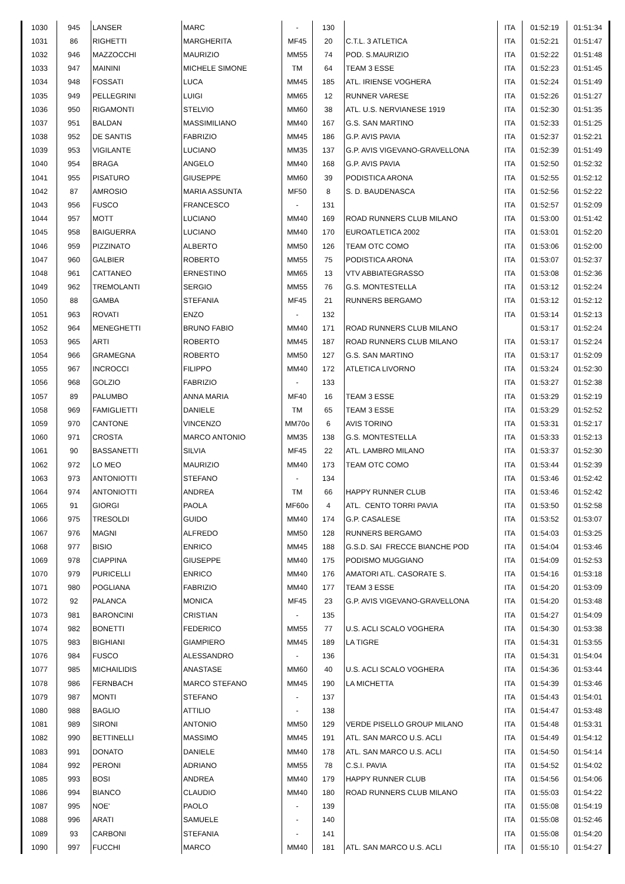| 1030 | 945 | LANSER | MARC | - | 130 | | ITA | 01:52:19 | 01:51:34 |
| 1031 | 86 | RIGHETTI | MARGHERITA | MF45 | 20 | C.T.L. 3 ATLETICA | ITA | 01:52:21 | 01:51:47 |
| 1032 | 946 | MAZZOCCHI | MAURIZIO | MM55 | 74 | POD. S.MAURIZIO | ITA | 01:52:22 | 01:51:48 |
| 1033 | 947 | MAININI | MICHELE SIMONE | TM | 64 | TEAM 3 ESSE | ITA | 01:52:23 | 01:51:45 |
| 1034 | 948 | FOSSATI | LUCA | MM45 | 185 | ATL. IRIENSE VOGHERA | ITA | 01:52:24 | 01:51:49 |
| 1035 | 949 | PELLEGRINI | LUIGI | MM65 | 12 | RUNNER VARESE | ITA | 01:52:26 | 01:51:27 |
| 1036 | 950 | RIGAMONTI | STELVIO | MM60 | 38 | ATL. U.S. NERVIANESE 1919 | ITA | 01:52:30 | 01:51:35 |
| 1037 | 951 | BALDAN | MASSIMILIANO | MM40 | 167 | G.S. SAN MARTINO | ITA | 01:52:33 | 01:51:25 |
| 1038 | 952 | DE SANTIS | FABRIZIO | MM45 | 186 | G.P. AVIS PAVIA | ITA | 01:52:37 | 01:52:21 |
| 1039 | 953 | VIGILANTE | LUCIANO | MM35 | 137 | G.P. AVIS VIGEVANO-GRAVELLONA | ITA | 01:52:39 | 01:51:49 |
| 1040 | 954 | BRAGA | ANGELO | MM40 | 168 | G.P. AVIS PAVIA | ITA | 01:52:50 | 01:52:32 |
| 1041 | 955 | PISATURO | GIUSEPPE | MM60 | 39 | PODISTICA ARONA | ITA | 01:52:55 | 01:52:12 |
| 1042 | 87 | AMROSIO | MARIA ASSUNTA | MF50 | 8 | S. D. BAUDENASCA | ITA | 01:52:56 | 01:52:22 |
| 1043 | 956 | FUSCO | FRANCESCO | - | 131 | | ITA | 01:52:57 | 01:52:09 |
| 1044 | 957 | MOTT | LUCIANO | MM40 | 169 | ROAD RUNNERS CLUB MILANO | ITA | 01:53:00 | 01:51:42 |
| 1045 | 958 | BAIGUERRA | LUCIANO | MM40 | 170 | EUROATLETICA 2002 | ITA | 01:53:01 | 01:52:20 |
| 1046 | 959 | PIZZINATO | ALBERTO | MM50 | 126 | TEAM OTC COMO | ITA | 01:53:06 | 01:52:00 |
| 1047 | 960 | GALBIER | ROBERTO | MM55 | 75 | PODISTICA ARONA | ITA | 01:53:07 | 01:52:37 |
| 1048 | 961 | CATTANEO | ERNESTINO | MM65 | 13 | VTV ABBIATEGRASSO | ITA | 01:53:08 | 01:52:36 |
| 1049 | 962 | TREMOLANTI | SERGIO | MM55 | 76 | G.S. MONTESTELLA | ITA | 01:53:12 | 01:52:24 |
| 1050 | 88 | GAMBA | STEFANIA | MF45 | 21 | RUNNERS BERGAMO | ITA | 01:53:12 | 01:52:12 |
| 1051 | 963 | ROVATI | ENZO | - | 132 | | ITA | 01:53:14 | 01:52:13 |
| 1052 | 964 | MENEGHETTI | BRUNO FABIO | MM40 | 171 | ROAD RUNNERS CLUB MILANO | | 01:53:17 | 01:52:24 |
| 1053 | 965 | ARTI | ROBERTO | MM45 | 187 | ROAD RUNNERS CLUB MILANO | ITA | 01:53:17 | 01:52:24 |
| 1054 | 966 | GRAMEGNA | ROBERTO | MM50 | 127 | G.S. SAN MARTINO | ITA | 01:53:17 | 01:52:09 |
| 1055 | 967 | INCROCCI | FILIPPO | MM40 | 172 | ATLETICA LIVORNO | ITA | 01:53:24 | 01:52:30 |
| 1056 | 968 | GOLZIO | FABRIZIO | - | 133 | | ITA | 01:53:27 | 01:52:38 |
| 1057 | 89 | PALUMBO | ANNA MARIA | MF40 | 16 | TEAM 3 ESSE | ITA | 01:53:29 | 01:52:19 |
| 1058 | 969 | FAMIGLIETTI | DANIELE | TM | 65 | TEAM 3 ESSE | ITA | 01:53:29 | 01:52:52 |
| 1059 | 970 | CANTONE | VINCENZO | MM70o | 6 | AVIS TORINO | ITA | 01:53:31 | 01:52:17 |
| 1060 | 971 | CROSTA | MARCO ANTONIO | MM35 | 138 | G.S. MONTESTELLA | ITA | 01:53:33 | 01:52:13 |
| 1061 | 90 | BASSANETTI | SILVIA | MF45 | 22 | ATL. LAMBRO MILANO | ITA | 01:53:37 | 01:52:30 |
| 1062 | 972 | LO MEO | MAURIZIO | MM40 | 173 | TEAM OTC COMO | ITA | 01:53:44 | 01:52:39 |
| 1063 | 973 | ANTONIOTTI | STEFANO | - | 134 | | ITA | 01:53:46 | 01:52:42 |
| 1064 | 974 | ANTONIOTTI | ANDREA | TM | 66 | HAPPY RUNNER CLUB | ITA | 01:53:46 | 01:52:42 |
| 1065 | 91 | GIORGI | PAOLA | MF60o | 4 | ATL. CENTO TORRI PAVIA | ITA | 01:53:50 | 01:52:58 |
| 1066 | 975 | TRESOLDI | GUIDO | MM40 | 174 | G.P. CASALESE | ITA | 01:53:52 | 01:53:07 |
| 1067 | 976 | MAGNI | ALFREDO | MM50 | 128 | RUNNERS BERGAMO | ITA | 01:54:03 | 01:53:25 |
| 1068 | 977 | BISIO | ENRICO | MM45 | 188 | G.S.D. SAI FRECCE BIANCHE POD | ITA | 01:54:04 | 01:53:46 |
| 1069 | 978 | CIAPPINA | GIUSEPPE | MM40 | 175 | PODISMO MUGGIANO | ITA | 01:54:09 | 01:52:53 |
| 1070 | 979 | PURICELLI | ENRICO | MM40 | 176 | AMATORI ATL. CASORATE S. | ITA | 01:54:16 | 01:53:18 |
| 1071 | 980 | POGLIANA | FABRIZIO | MM40 | 177 | TEAM 3 ESSE | ITA | 01:54:20 | 01:53:09 |
| 1072 | 92 | PALANCA | MONICA | MF45 | 23 | G.P. AVIS VIGEVANO-GRAVELLONA | ITA | 01:54:20 | 01:53:48 |
| 1073 | 981 | BARONCINI | CRISTIAN | - | 135 | | ITA | 01:54:27 | 01:54:09 |
| 1074 | 982 | BONETTI | FEDERICO | MM55 | 77 | U.S. ACLI SCALO VOGHERA | ITA | 01:54:30 | 01:53:38 |
| 1075 | 983 | BIGHIANI | GIAMPIERO | MM45 | 189 | LA TIGRE | ITA | 01:54:31 | 01:53:55 |
| 1076 | 984 | FUSCO | ALESSANDRO | - | 136 | | ITA | 01:54:31 | 01:54:04 |
| 1077 | 985 | MICHAILIDIS | ANASTASE | MM60 | 40 | U.S. ACLI SCALO VOGHERA | ITA | 01:54:36 | 01:53:44 |
| 1078 | 986 | FERNBACH | MARCO STEFANO | MM45 | 190 | LA MICHETTA | ITA | 01:54:39 | 01:53:46 |
| 1079 | 987 | MONTI | STEFANO | - | 137 | | ITA | 01:54:43 | 01:54:01 |
| 1080 | 988 | BAGLIO | ATTILIO | - | 138 | | ITA | 01:54:47 | 01:53:48 |
| 1081 | 989 | SIRONI | ANTONIO | MM50 | 129 | VERDE PISELLO GROUP MILANO | ITA | 01:54:48 | 01:53:31 |
| 1082 | 990 | BETTINELLI | MASSIMO | MM45 | 191 | ATL. SAN MARCO U.S. ACLI | ITA | 01:54:49 | 01:54:12 |
| 1083 | 991 | DONATO | DANIELE | MM40 | 178 | ATL. SAN MARCO U.S. ACLI | ITA | 01:54:50 | 01:54:14 |
| 1084 | 992 | PERONI | ADRIANO | MM55 | 78 | C.S.I. PAVIA | ITA | 01:54:52 | 01:54:02 |
| 1085 | 993 | BOSI | ANDREA | MM40 | 179 | HAPPY RUNNER CLUB | ITA | 01:54:56 | 01:54:06 |
| 1086 | 994 | BIANCO | CLAUDIO | MM40 | 180 | ROAD RUNNERS CLUB MILANO | ITA | 01:55:03 | 01:54:22 |
| 1087 | 995 | NOE' | PAOLO | - | 139 | | ITA | 01:55:08 | 01:54:19 |
| 1088 | 996 | ARATI | SAMUELE | - | 140 | | ITA | 01:55:08 | 01:52:46 |
| 1089 | 93 | CARBONI | STEFANIA | - | 141 | | ITA | 01:55:08 | 01:54:20 |
| 1090 | 997 | FUCCHI | MARCO | MM40 | 181 | ATL. SAN MARCO U.S. ACLI | ITA | 01:55:10 | 01:54:27 |